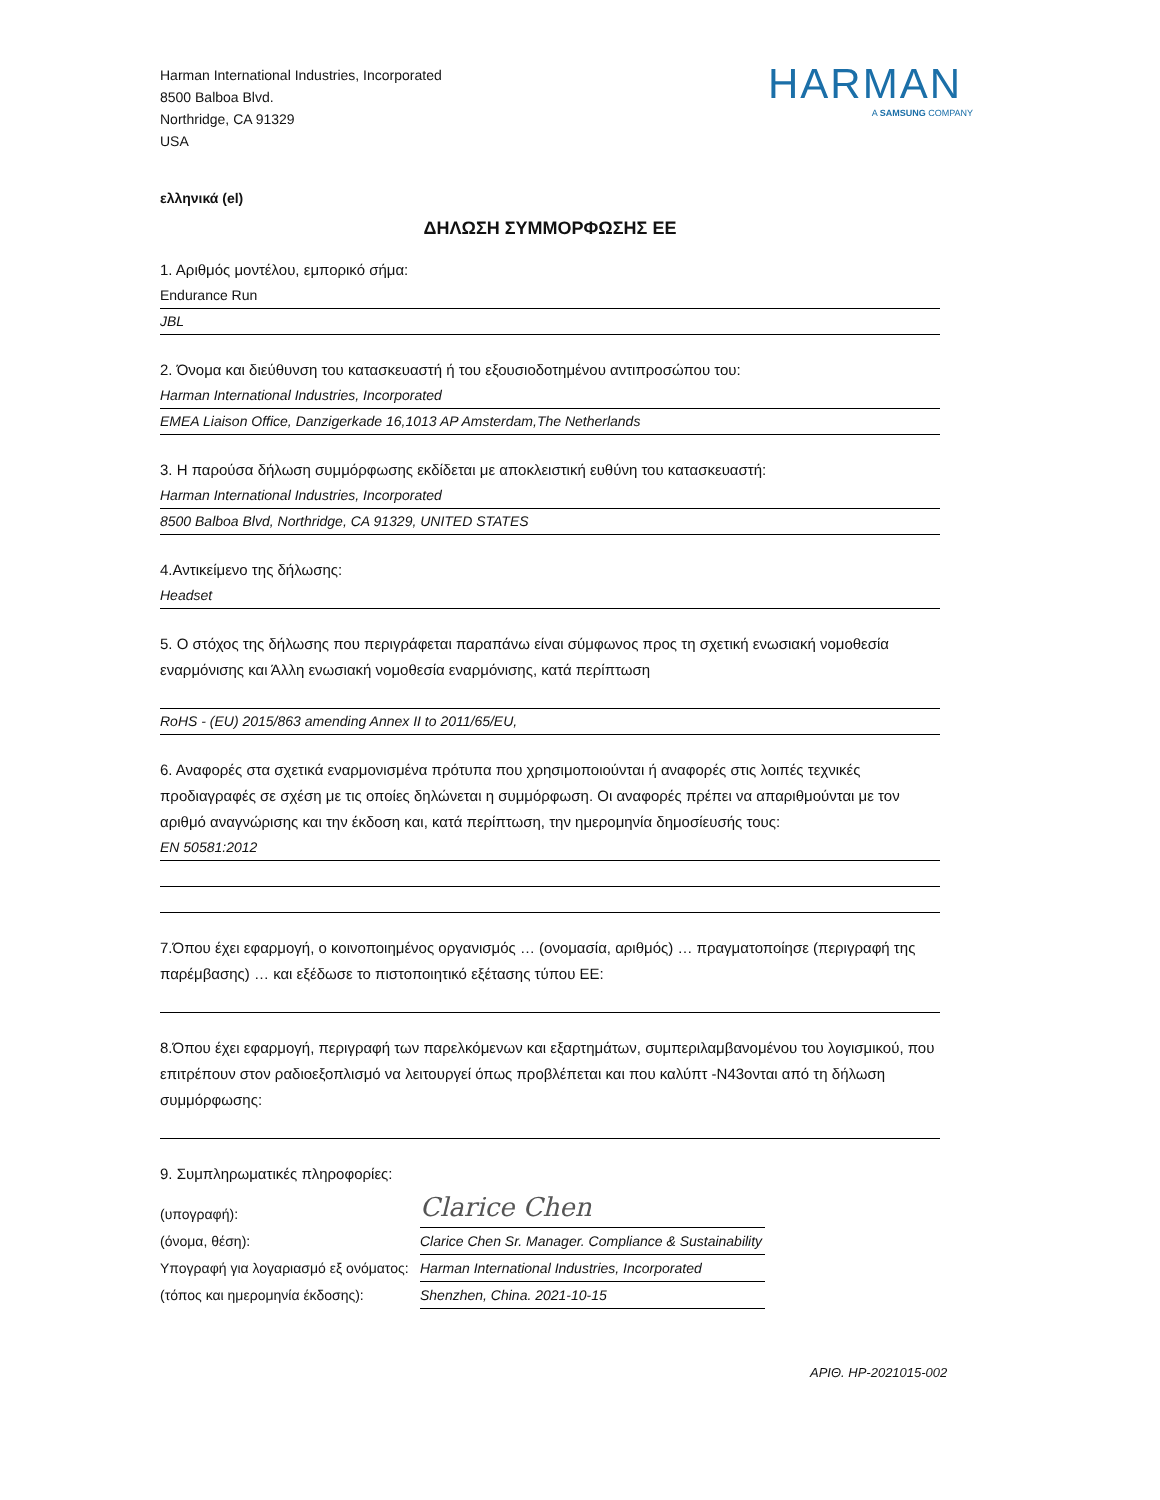Harman International Industries, Incorporated
8500 Balboa Blvd.
Northridge, CA 91329
USA
HARMAN
A SAMSUNG COMPANY
ελληνικά (el)
ΔΗΛΩΣΗ ΣΥΜΜΟΡΦΩΣΗΣ ΕΕ
1. Αριθμός μοντέλου, εμπορικό σήμα:
Endurance Run
JBL
2. Όνομα και διεύθυνση του κατασκευαστή ή του εξουσιοδοτημένου αντιπροσώπου του:
Harman International Industries, Incorporated
EMEA Liaison Office, Danzigerkade 16,1013 AP Amsterdam,The Netherlands
3. Η παρούσα δήλωση συμμόρφωσης εκδίδεται με αποκλειστική ευθύνη του κατασκευαστή:
Harman International Industries, Incorporated
8500 Balboa Blvd, Northridge, CA 91329, UNITED STATES
4.Αντικείμενο της δήλωσης:
Headset
5. Ο στόχος της δήλωσης που περιγράφεται παραπάνω είναι σύμφωνος προς τη σχετική ενωσιακή νομοθεσία εναρμόνισης και Άλλη ενωσιακή νομοθεσία εναρμόνισης, κατά περίπτωση
RoHS - (EU) 2015/863 amending Annex II to 2011/65/EU,
6. Αναφορές στα σχετικά εναρμονισμένα πρότυπα που χρησιμοποιούνται ή αναφορές στις λοιπές τεχνικές προδιαγραφές σε σχέση με τις οποίες δηλώνεται η συμμόρφωση. Οι αναφορές πρέπει να απαριθμούνται με τον αριθμό αναγνώρισης και την έκδοση και, κατά περίπτωση, την ημερομηνία δημοσίευσής τους:
EN 50581:2012
7.Όπου έχει εφαρμογή, ο κοινοποιημένος οργανισμός … (ονομασία, αριθμός) … πραγματοποίησε (περιγραφή της παρέμβασης) … και εξέδωσε το πιστοποιητικό εξέτασης τύπου ΕΕ:
8.Όπου έχει εφαρμογή, περιγραφή των παρελκόμενων και εξαρτημάτων, συμπεριλαμβανομένου του λογισμικού, που επιτρέπουν στον ραδιοεξοπλισμό να λειτουργεί όπως προβλέπεται και που καλύπτ -N43ονται από τη δήλωση συμμόρφωσης:
9. Συμπληρωματικές πληροφορίες:
(υπογραφή):
Clarice Chen
(όνομα, θέση): Clarice Chen Sr. Manager. Compliance & Sustainability
Υπογραφή για λογαριασμό εξ ονόματος:
Harman International Industries, Incorporated
(τόπος και ημερομηνία έκδοσης):
Shenzhen, China. 2021-10-15
ΑΡΙΘ. HP-2021015-002